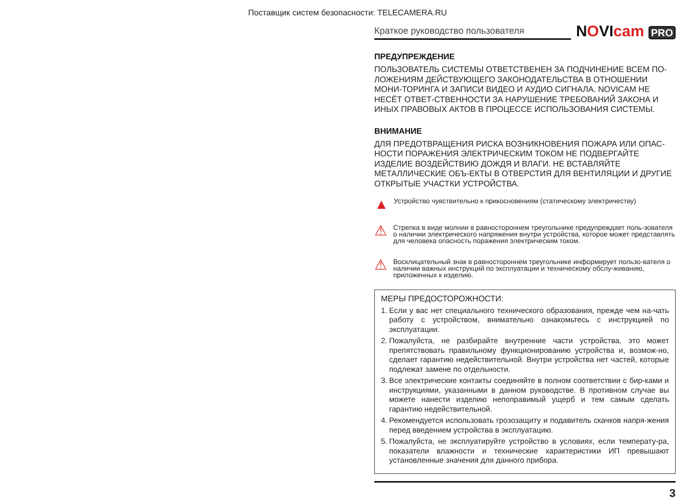Поставщик систем безопасности: TELECAMERA.RU
Краткое руководство пользователя
NOVIcam PRO
ПРЕДУПРЕЖДЕНИЕ
ПОЛЬЗОВАТЕЛЬ СИСТЕМЫ ОТВЕТСТВЕНЕН ЗА ПОДЧИНЕНИЕ ВСЕМ ПО-ЛОЖЕНИЯМ ДЕЙСТВУЮЩЕГО ЗАКОНОДАТЕЛЬСТВА В ОТНОШЕНИИ МОНИ-ТОРИНГА И ЗАПИСИ ВИДЕО И АУДИО СИГНАЛА. NOVICAM НЕ НЕСЁТ ОТВЕТ-СТВЕННОСТИ ЗА НАРУШЕНИЕ ТРЕБОВАНИЙ ЗАКОНА И ИНЫХ ПРАВОВЫХ АКТОВ В ПРОЦЕССЕ ИСПОЛЬЗОВАНИЯ СИСТЕМЫ.
ВНИМАНИЕ
ДЛЯ ПРЕДОТВРАЩЕНИЯ РИСКА ВОЗНИКНОВЕНИЯ ПОЖАРА ИЛИ ОПАС-НОСТИ ПОРАЖЕНИЯ ЭЛЕКТРИЧЕСКИМ ТОКОМ НЕ ПОДВЕРГАЙТЕ ИЗДЕЛИЕ ВОЗДЕЙСТВИЮ ДОЖДЯ И ВЛАГИ. НЕ ВСТАВЛЯЙТЕ МЕТАЛЛИЧЕСКИЕ ОБЪ-ЕКТЫ В ОТВЕРСТИЯ ДЛЯ ВЕНТИЛЯЦИИ И ДРУГИЕ ОТКРЫТЫЕ УЧАСТКИ УСТРОЙСТВА.
▲
Устройство чувствительно к прикосновениям (статическому электричеству)
⚠
Стрелка в виде молнии в равностороннем треугольнике предупреждает поль-зователя о наличии электрического напряжения внутри устройства, которое может представлять для человека опасность поражения электрическим током.
⚠
Восклицательный знак в равностороннем треугольнике информирует пользо-вателя о наличии важных инструкций по эксплуатации и техническому обслу-живанию, приложенных к изделию.
МЕРЫ ПРЕДОСТОРОЖНОСТИ:
1. Если у вас нет специального технического образования, прежде чем на-чать работу с устройством, внимательно ознакомьтесь с инструкцией по эксплуатации.
2. Пожалуйста, не разбирайте внутренние части устройства, это может препятствовать правильному функционированию устройства и, возмож-но, сделает гарантию недействительной. Внутри устройства нет частей, которые подлежат замене по отдельности.
3. Все электрические контакты соединяйте в полном соответствии с бир-ками и инструкциями, указанными в данном руководстве. В противном случае вы можете нанести изделию непоправимый ущерб и тем самым сделать гарантию недействительной.
4. Рекомендуется использовать грозозащиту и подавитель скачков напря-жения перед введением устройства в эксплуатацию.
5. Пожалуйста, не эксплуатируйте устройство в условиях, если температу-ра, показатели влажности и технические характеристики ИП превышают установленные значения для данного прибора.
3